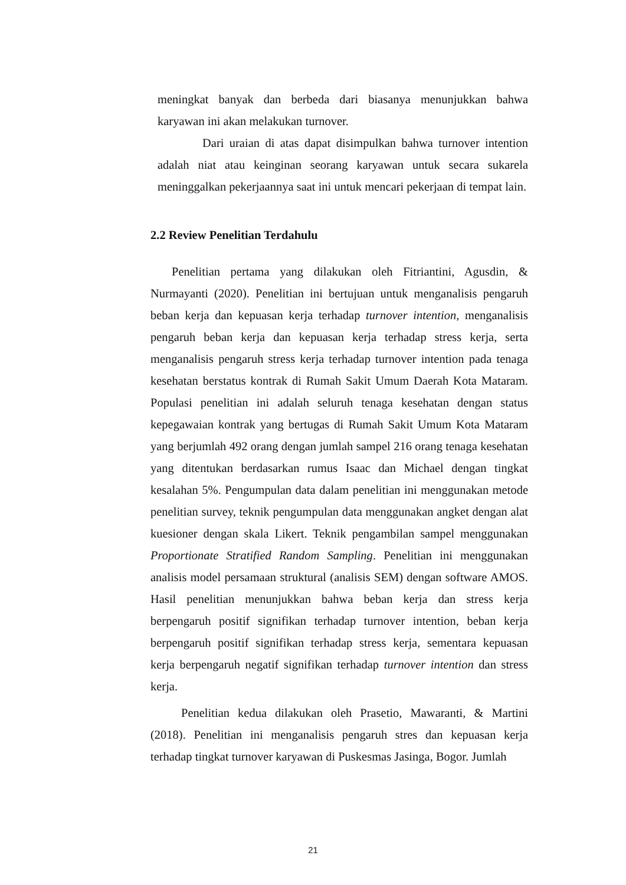meningkat banyak dan berbeda dari biasanya menunjukkan bahwa karyawan ini akan melakukan turnover.
Dari uraian di atas dapat disimpulkan bahwa turnover intention adalah niat atau keinginan seorang karyawan untuk secara sukarela meninggalkan pekerjaannya saat ini untuk mencari pekerjaan di tempat lain.
2.2 Review Penelitian Terdahulu
Penelitian pertama yang dilakukan oleh Fitriantini, Agusdin, & Nurmayanti (2020). Penelitian ini bertujuan untuk menganalisis pengaruh beban kerja dan kepuasan kerja terhadap turnover intention, menganalisis pengaruh beban kerja dan kepuasan kerja terhadap stress kerja, serta menganalisis pengaruh stress kerja terhadap turnover intention pada tenaga kesehatan berstatus kontrak di Rumah Sakit Umum Daerah Kota Mataram. Populasi penelitian ini adalah seluruh tenaga kesehatan dengan status kepegawaian kontrak yang bertugas di Rumah Sakit Umum Kota Mataram yang berjumlah 492 orang dengan jumlah sampel 216 orang tenaga kesehatan yang ditentukan berdasarkan rumus Isaac dan Michael dengan tingkat kesalahan 5%. Pengumpulan data dalam penelitian ini menggunakan metode penelitian survey, teknik pengumpulan data menggunakan angket dengan alat kuesioner dengan skala Likert. Teknik pengambilan sampel menggunakan Proportionate Stratified Random Sampling. Penelitian ini menggunakan analisis model persamaan struktural (analisis SEM) dengan software AMOS. Hasil penelitian menunjukkan bahwa beban kerja dan stress kerja berpengaruh positif signifikan terhadap turnover intention, beban kerja berpengaruh positif signifikan terhadap stress kerja, sementara kepuasan kerja berpengaruh negatif signifikan terhadap turnover intention dan stress kerja.
Penelitian kedua dilakukan oleh Prasetio, Mawaranti, & Martini (2018). Penelitian ini menganalisis pengaruh stres dan kepuasan kerja terhadap tingkat turnover karyawan di Puskesmas Jasinga, Bogor. Jumlah
21